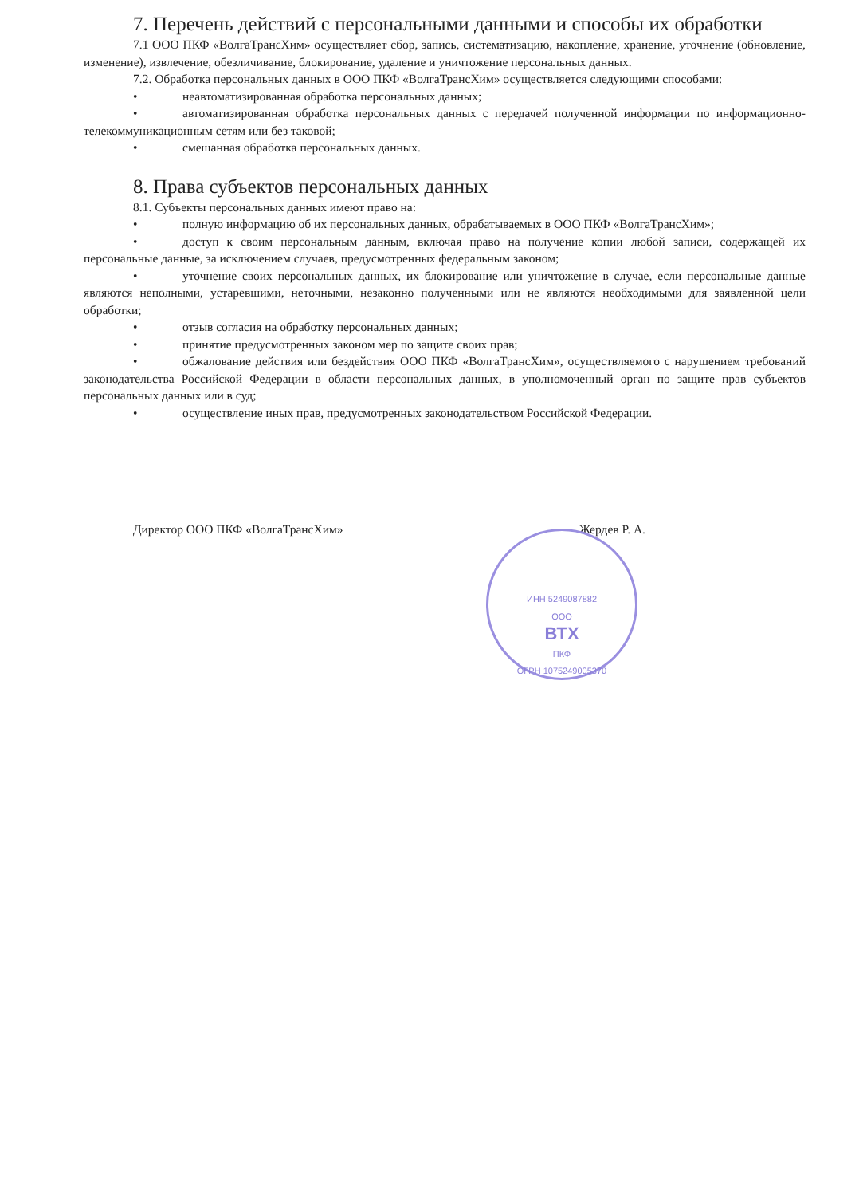7. Перечень действий с персональными данными и способы их обработки
7.1 ООО ПКФ «ВолгаТрансХим» осуществляет сбор, запись, систематизацию, накопление, хранение, уточнение (обновление, изменение), извлечение, обезличивание, блокирование, удаление и уничтожение персональных данных.
7.2. Обработка персональных данных в ООО ПКФ «ВолгаТрансХим» осуществляется следующими способами:
• неавтоматизированная обработка персональных данных;
• автоматизированная обработка персональных данных с передачей полученной информации по информационно-телекоммуникационным сетям или без таковой;
• смешанная обработка персональных данных.
8. Права субъектов персональных данных
8.1. Субъекты персональных данных имеют право на:
• полную информацию об их персональных данных, обрабатываемых в ООО ПКФ «ВолгаТрансХим»;
• доступ к своим персональным данным, включая право на получение копии любой записи, содержащей их персональные данные, за исключением случаев, предусмотренных федеральным законом;
• уточнение своих персональных данных, их блокирование или уничтожение в случае, если персональные данные являются неполными, устаревшими, неточными, незаконно полученными или не являются необходимыми для заявленной цели обработки;
• отзыв согласия на обработку персональных данных;
• принятие предусмотренных законом мер по защите своих прав;
• обжалование действия или бездействия ООО ПКФ «ВолгаТрансХим», осуществляемого с нарушением требований законодательства Российской Федерации в области персональных данных, в уполномоченный орган по защите прав субъектов персональных данных или в суд;
• осуществление иных прав, предусмотренных законодательством Российской Федерации.
Директор ООО ПКФ «ВолгаТрансХим» Жердев Р. А.
ИНН 5249087882
ООО
ВТХ
ПКФ
ОГРН 1075249005370